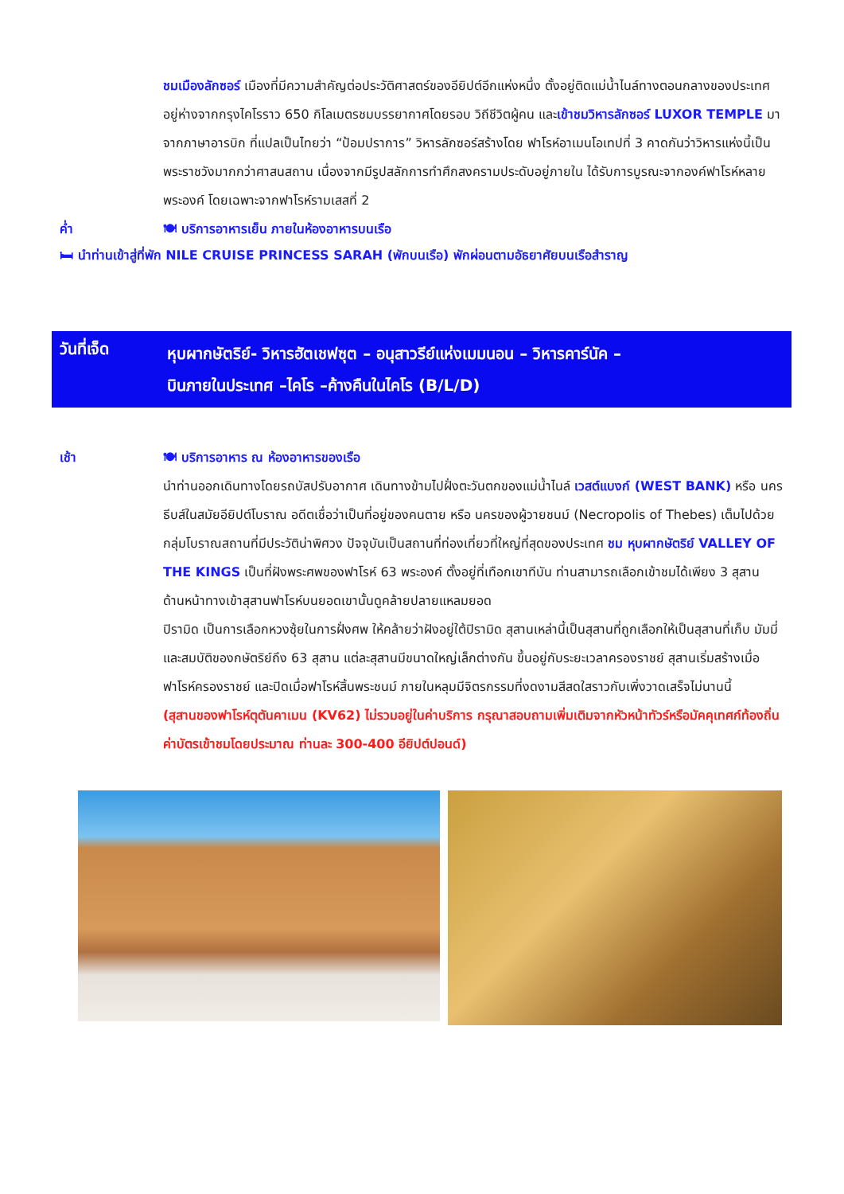ชมเมืองลักซอร์ เมืองที่มีความสำคัญต่อประวัติศาสตร์ของอียิปต์อีกแห่งหนึ่ง ตั้งอยู่ติดแม่น้ำไนล์ทางตอนกลางของประเทศ อยู่ห่างจากกรุงไคโรราว 650 กิโลเมตรชมบรรยากาศโดยรอบ วิถีชีวิตผู้คน และเข้าชมวิหารลักซอร์ LUXOR TEMPLE มาจากภาษาอารบิก ที่แปลเป็นไทยว่า “ป้อมปราการ” วิหารลักซอร์สร้างโดย ฟาโรห์อาเมนโอเทปที่ 3 คาดกันว่าวิหารแห่งนี้เป็นพระราชวังมากกว่าศาสนสถาน เนื่องจากมีรูปสลักการทำศึกสงครามประดับอยู่ภายใน ได้รับการบูรณะจากองค์ฟาโรห์หลายพระองค์ โดยเฉพาะจากฟาโรห์รามเสสที่ 2
ค่ำ 🍽 บริการอาหารเย็น ภายในห้องอาหารบนเรือ
🛏 นำท่านเข้าสู่ที่พัก NILE CRUISE PRINCESS SARAH (พักบนเรือ) พักผ่อนตามอัธยาศัยบนเรือสำราญ
วันที่เจ็ด
หุบผากษัตริย์- วิหารฮัตเชฟซุต – อนุสาวรีย์แห่งเมมนอน – วิหารคาร์นัค –
บินภายในประเทศ –ไคโร –ค้างคืนในไคโร (B/L/D)
เช้า 🍽 บริการอาหาร ณ ห้องอาหารของเรือ
นำท่านออกเดินทางโดยรถบัสปรับอากาศ เดินทางข้ามไปฝั่งตะวันตกของแม่น้ำไนล์ เวสต์แบงก์ (WEST BANK) หรือ นครธีบส์ในสมัยอียิปต์โบราณ อดีตเชื่อว่าเป็นที่อยู่ของคนตาย หรือ นครของผู้วายชนม์ (Necropolis of Thebes) เต็มไปด้วยกลุ่มโบราณสถานที่มีประวัติน่าพิศวง ปัจจุบันเป็นสถานที่ท่องเที่ยวที่ใหญ่ที่สุดของประเทศ ชม หุบผากษัตริย์ VALLEY OF THE KINGS เป็นที่ฝังพระศพของฟาโรห์ 63 พระองค์ ตั้งอยู่ที่เทือกเขาทีบัน ท่านสามารถเลือกเข้าชมได้เพียง 3 สุสาน ด้านหน้าทางเข้าสุสานฟาโรห์บนยอดเขานั้นดูคล้ายปลายแหลมยอด
ปิรามิด เป็นการเลือกหวงซุ้ยในการฝั่งศพ ให้คล้ายว่าฝังอยู่ใต้ปิรามิด สุสานเหล่านี้เป็นสุสานที่ถูกเลือกให้เป็นสุสานที่เก็บ มัมมี่และสมบัติของกษัตริย์ถึง 63 สุสาน แต่ละสุสานมีขนาดใหญ่เล็กต่างกัน ขึ้นอยู่กับระยะเวลาครองราชย์ สุสานเริ่มสร้างเมื่อฟาโรห์ครองราชย์ และปิดเมื่อฟาโรห์สิ้นพระชนม์ ภายในหลุมมีจิตรกรรมที่งดงามสีสดใสราวกับเพิ่งวาดเสร็จไม่นานนี้
(สุสานของฟาโรห์ตุตันคาเมน (KV62) ไม่รวมอยู่ในค่าบริการ กรุณาสอบถามเพิ่มเติมจากหัวหน้าทัวร์หรือมัคคุเทศก์ท้องถิ่น ค่าบัตรเข้าชมโดยประมาณ ท่านละ 300-400 อียิปต์ปอนด์)